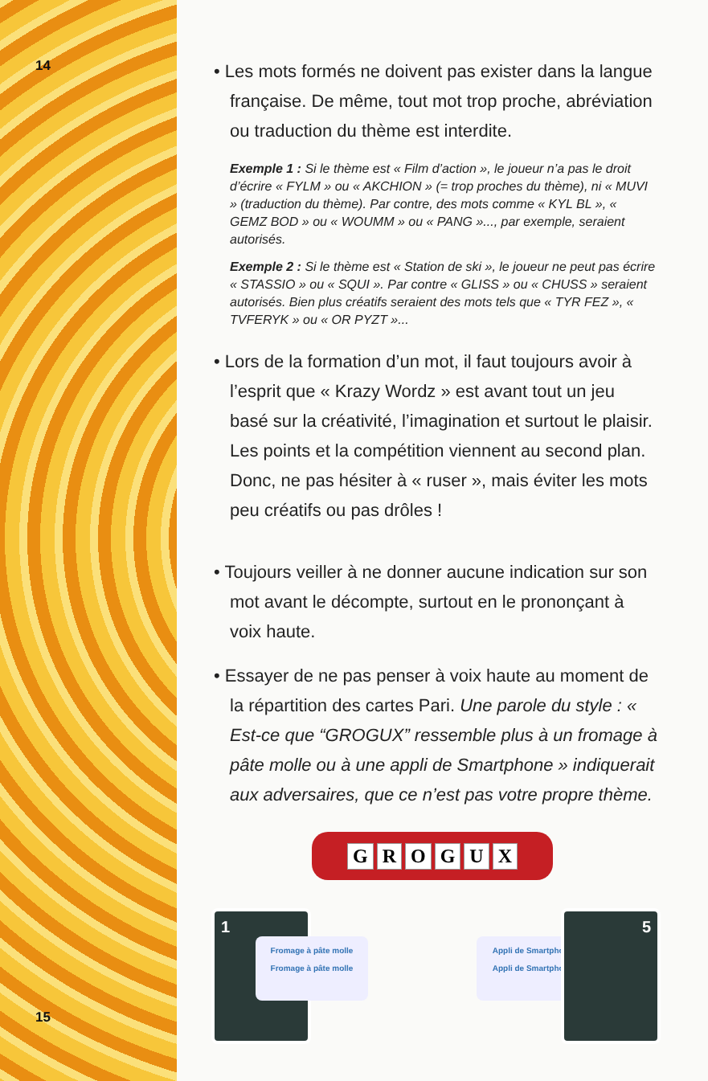14
• Les mots formés ne doivent pas exister dans la langue française. De même, tout mot trop proche, abréviation ou traduction du thème est interdite.
Exemple 1 : Si le thème est « Film d’action », le joueur n’a pas le droit d’écrire « FYLM » ou « AKCHION » (= trop proches du thème), ni « MUVI » (traduction du thème). Par contre, des mots comme « KYL BL », « GEMZ BOD » ou « WOUMM » ou « PANG »..., par exemple, seraient autorisés.
Exemple 2 : Si le thème est « Station de ski », le joueur ne peut pas écrire « STASSIO » ou « SQUI ». Par contre « GLISS » ou « CHUSS » seraient autorisés. Bien plus créatifs seraient des mots tels que « TYR FEZ », « TVFERYK » ou « OR PYZT »...
• Lors de la formation d’un mot, il faut toujours avoir à l’esprit que « Krazy Wordz » est avant tout un jeu basé sur la créativité, l’imagination et surtout le plaisir. Les points et la compétition viennent au second plan. Donc, ne pas hésiter à « ruser », mais éviter les mots peu créatifs ou pas drôles !
• Toujours veiller à ne donner aucune indication sur son mot avant le décompte, surtout en le prononçant à voix haute.
• Essayer de ne pas penser à voix haute au moment de la répartition des cartes Pari. Une parole du style : « Est-ce que “GROGUX” ressemble plus à un fromage à pâte molle ou à une appli de Smartphone » indiquerait aux adversaires, que ce n’est pas votre propre thème.
GROGUX
1
Fromage à pâte molle
Fromage à pâte molle
Appli de Smartphone
Appli de Smartphone
5
15